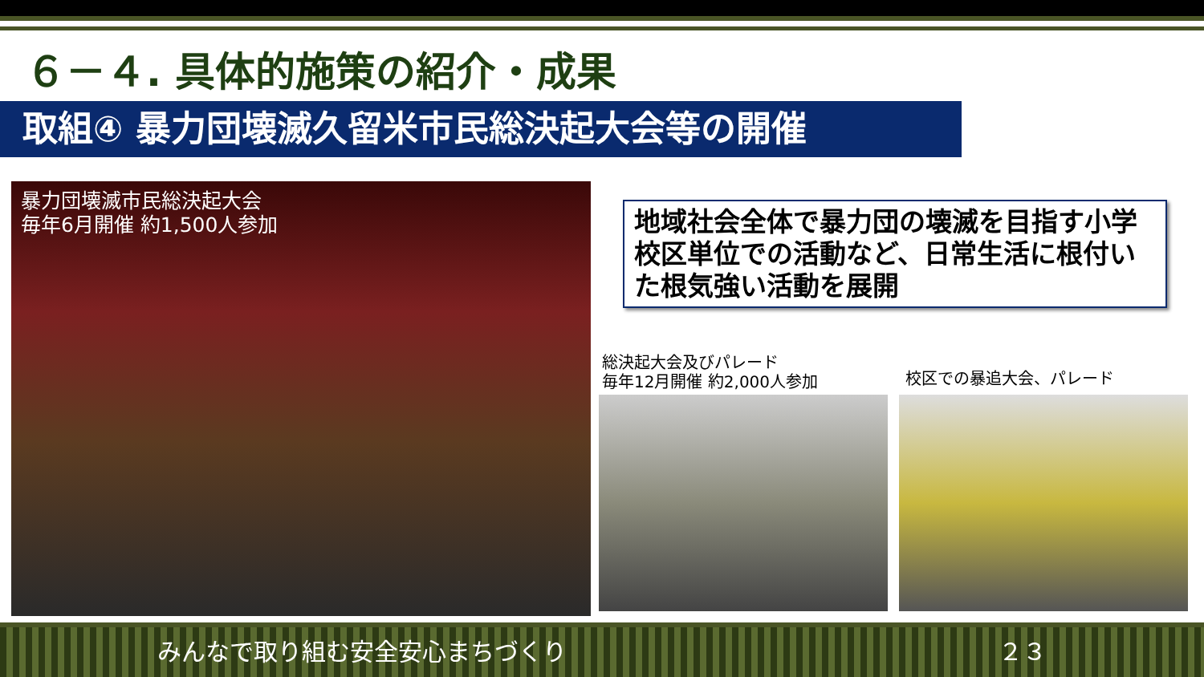６－４. 具体的施策の紹介・成果
取組④ 暴力団壊滅久留米市民総決起大会等の開催
暴力団壊滅市民総決起大会
毎年6月開催 約1,500人参加
地域社会全体で暴力団の壊滅を目指す小学校区単位での活動など、日常生活に根付いた根気強い活動を展開
総決起大会及びパレード
毎年12月開催 約2,000人参加
校区での暴追大会、パレード
みんなで取り組む安全安心まちづくり ２３